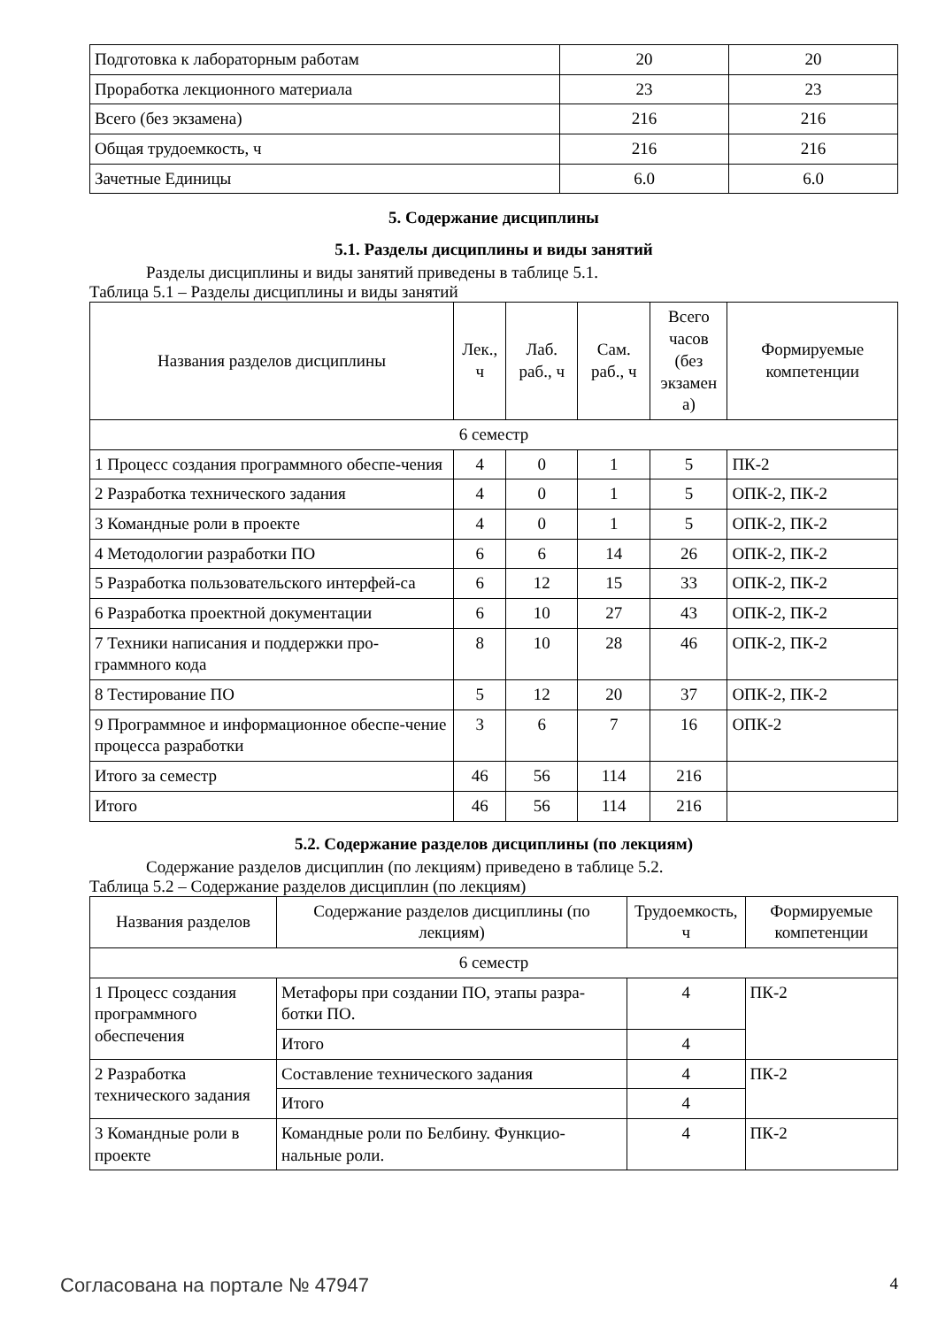| Подготовка к лабораторным работам | 20 | 20 |
| Проработка лекционного материала | 23 | 23 |
| Всего (без экзамена) | 216 | 216 |
| Общая трудоемкость, ч | 216 | 216 |
| Зачетные Единицы | 6.0 | 6.0 |
5. Содержание дисциплины
5.1. Разделы дисциплины и виды занятий
Разделы дисциплины и виды занятий приведены в таблице 5.1.
Таблица 5.1 – Разделы дисциплины и виды занятий
| Названия разделов дисциплины | Лек., ч | Лаб. раб., ч | Сам. раб., ч | Всего часов (без экзамен а) | Формируемые компетенции |
| --- | --- | --- | --- | --- | --- |
| 6 семестр | | | | | |
| 1 Процесс создания программного обеспе-чения | 4 | 0 | 1 | 5 | ПК-2 |
| 2 Разработка технического задания | 4 | 0 | 1 | 5 | ОПК-2, ПК-2 |
| 3 Командные роли в проекте | 4 | 0 | 1 | 5 | ОПК-2, ПК-2 |
| 4 Методологии разработки ПО | 6 | 6 | 14 | 26 | ОПК-2, ПК-2 |
| 5 Разработка пользовательского интерфей-са | 6 | 12 | 15 | 33 | ОПК-2, ПК-2 |
| 6 Разработка проектной документации | 6 | 10 | 27 | 43 | ОПК-2, ПК-2 |
| 7 Техники написания и поддержки про-граммного кода | 8 | 10 | 28 | 46 | ОПК-2, ПК-2 |
| 8 Тестирование ПО | 5 | 12 | 20 | 37 | ОПК-2, ПК-2 |
| 9 Программное и информационное обеспе-чение процесса разработки | 3 | 6 | 7 | 16 | ОПК-2 |
| Итого за семестр | 46 | 56 | 114 | 216 | |
| Итого | 46 | 56 | 114 | 216 | |
5.2. Содержание разделов дисциплины (по лекциям)
Содержание разделов дисциплин (по лекциям) приведено в таблице 5.2.
Таблица 5.2 – Содержание разделов дисциплин (по лекциям)
| Названия разделов | Содержание разделов дисциплины (по лекциям) | Трудоемкость, ч | Формируемые компетенции |
| --- | --- | --- | --- |
| 6 семестр | | | |
| 1 Процесс создания программного обеспечения | Метафоры при создании ПО, этапы разра-ботки ПО. | 4 | ПК-2 |
| | Итого | 4 | |
| 2 Разработка технического задания | Составление технического задания | 4 | ПК-2 |
| | Итого | 4 | |
| 3 Командные роли в проекте | Командные роли по Белбину. Функцио-нальные роли. | 4 | ПК-2 |
Согласована на портале № 47947 4